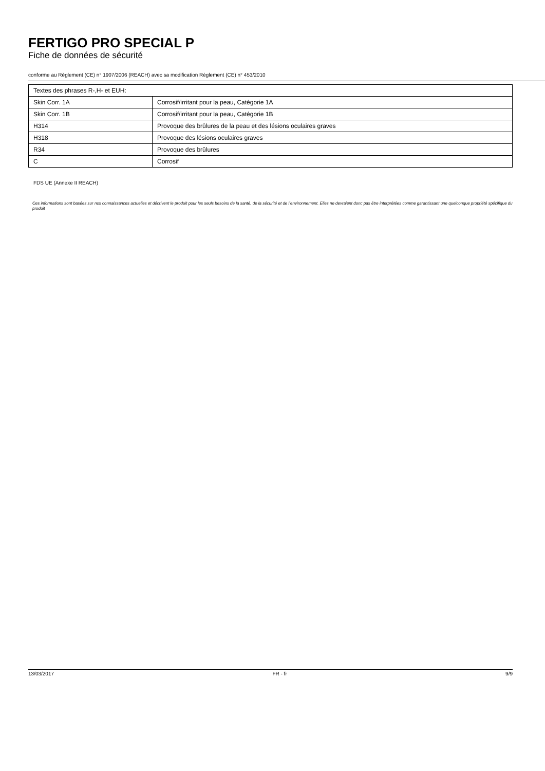FERTIGO PRO SPECIAL P
Fiche de données de sécurité
conforme au Règlement (CE) n° 1907/2006 (REACH) avec sa modification Règlement (CE) n° 453/2010
| Textes des phrases R-,H- et EUH: | |
| Skin Corr. 1A | Corrosif/irritant pour la peau, Catégorie 1A |
| Skin Corr. 1B | Corrosif/irritant pour la peau, Catégorie 1B |
| H314 | Provoque des brûlures de la peau et des lésions oculaires graves |
| H318 | Provoque des lésions oculaires graves |
| R34 | Provoque des brûlures |
| C | Corrosif |
FDS UE (Annexe II REACH)
Ces informations sont basées sur nos connaissances actuelles et décrivent le produit pour les seuls besoins de la santé, de la sécurité et de l’environnement. Elles ne devraient donc pas être interprétées comme garantissant une quelconque propriété spécifique du produit
13/03/2017 FR - fr 9/9